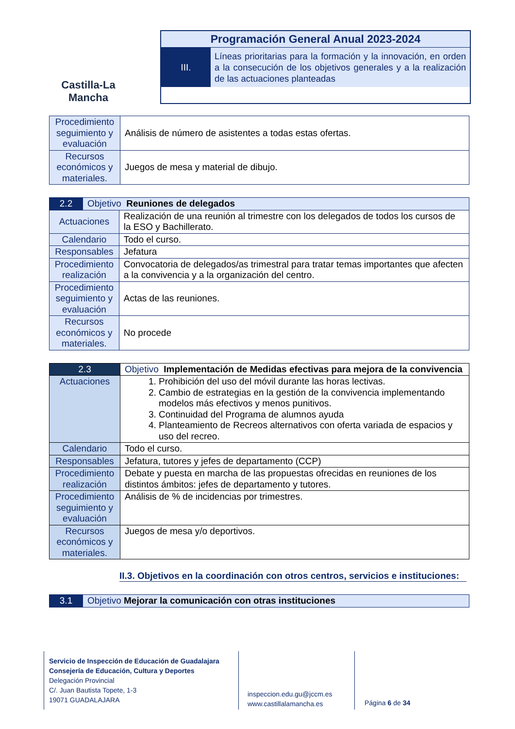Castilla-La Mancha
Programación General Anual 2023-2024
III.
Líneas prioritarias para la formación y la innovación, en orden a la consecución de los objetivos generales y a la realización de las actuaciones planteadas
| Procedimiento seguimiento y evaluación | Análisis de número de asistentes a todas estas ofertas. |
| Recursos económicos y materiales. | Juegos de mesa y material de dibujo. |
| 2.2 | Objetivo Reuniones de delegados | |
| Actuaciones | | Realización de una reunión al trimestre con los delegados de todos los cursos de la ESO y Bachillerato. |
| Calendario | | Todo el curso. |
| Responsables | | Jefatura |
| Procedimiento realización | | Convocatoria de delegados/as trimestral para tratar temas importantes que afecten a la convivencia y a la organización del centro. |
| Procedimiento seguimiento y evaluación | | Actas de las reuniones. |
| Recursos económicos y materiales. | | No procede |
| 2.3 | Objetivo Implementación de Medidas efectivas para mejora de la convivencia |
| Actuaciones | 1. Prohibición del uso del móvil durante las horas lectivas. 2. Cambio de estrategias en la gestión de la convivencia implementando modelos más efectivos y menos punitivos. 3. Continuidad del Programa de alumnos ayuda 4. Planteamiento de Recreos alternativos con oferta variada de espacios y uso del recreo. |
| Calendario | Todo el curso. |
| Responsables | Jefatura, tutores y jefes de departamento (CCP) |
| Procedimiento realización | Debate y puesta en marcha de las propuestas ofrecidas en reuniones de los distintos ámbitos: jefes de departamento y tutores. |
| Procedimiento seguimiento y evaluación | Análisis de % de incidencias por trimestres. |
| Recursos económicos y materiales. | Juegos de mesa y/o deportivos. |
II.3. Objetivos en la coordinación con otros centros, servicios e instituciones:
| 3.1 | Objetivo Mejorar la comunicación con otras instituciones |
Servicio de Inspección de Educación de Guadalajara
Consejería de Educación, Cultura y Deportes
Delegación Provincial
C/. Juan Bautista Topete, 1-3
19071 GUADALAJARA
inspeccion.edu.gu@jccm.es
www.castillalamancha.es
Página 6 de 34